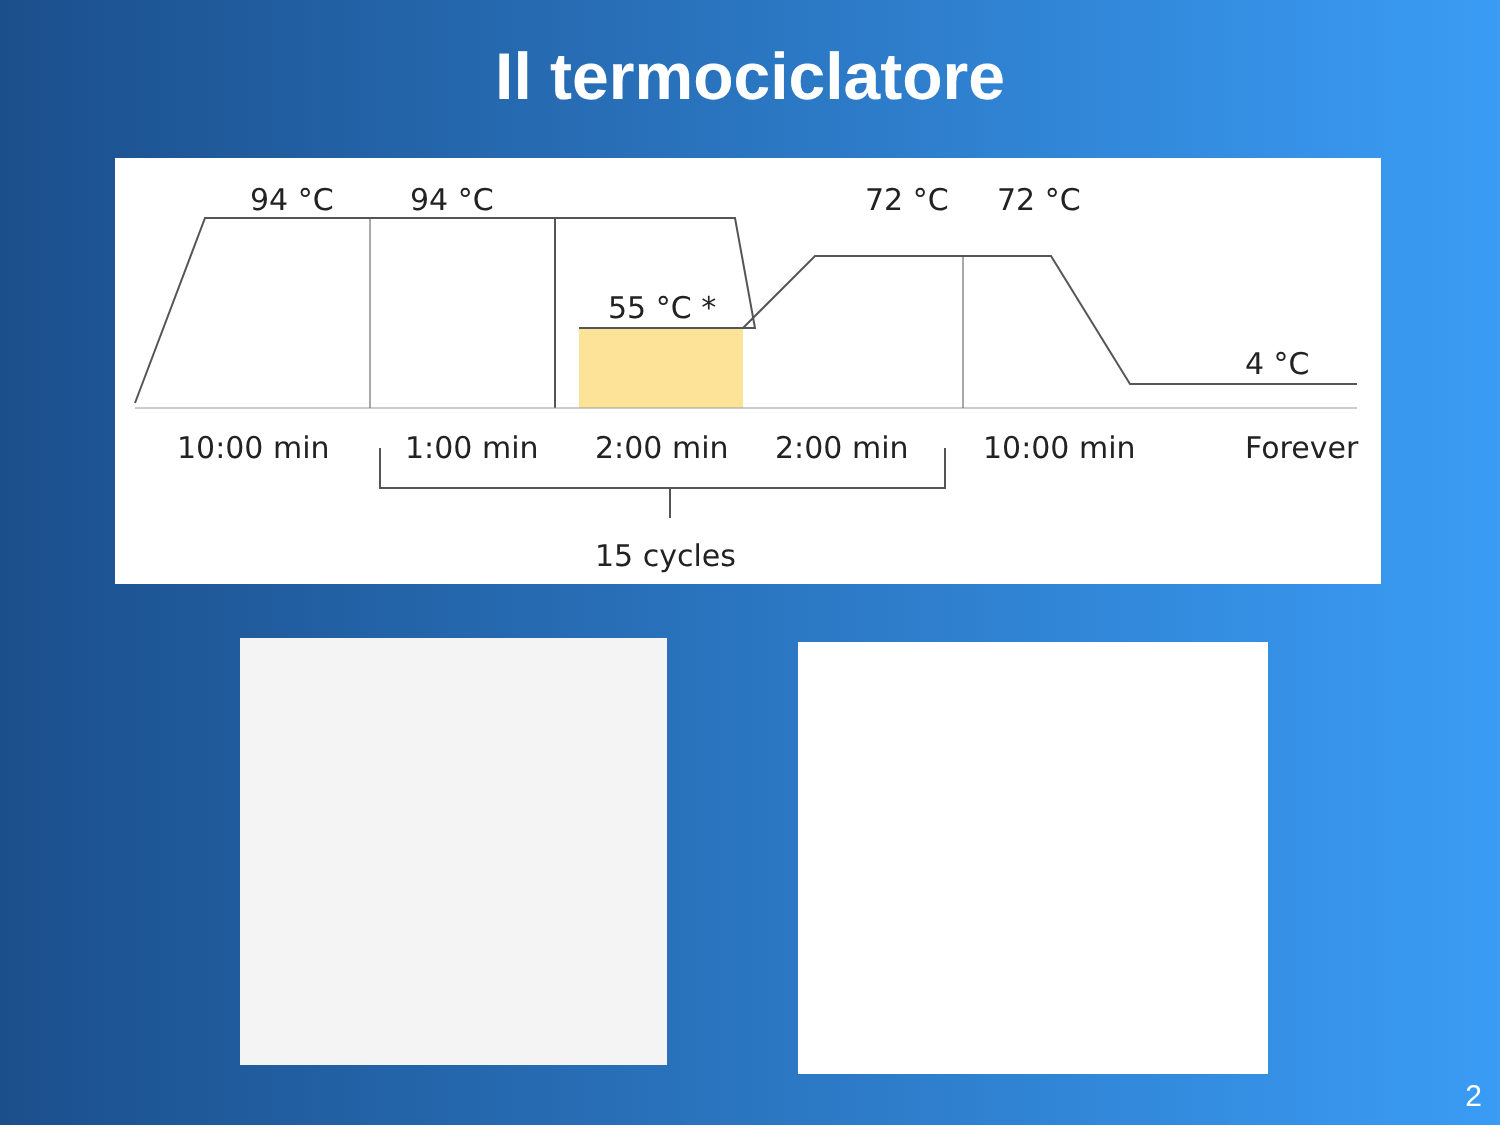Il termociclatore
94 °C
94 °C
72 °C
72 °C
55 °C *
4 °C
10:00 min
1:00 min
2:00 min
2:00 min
10:00 min
Forever
15 cycles
2